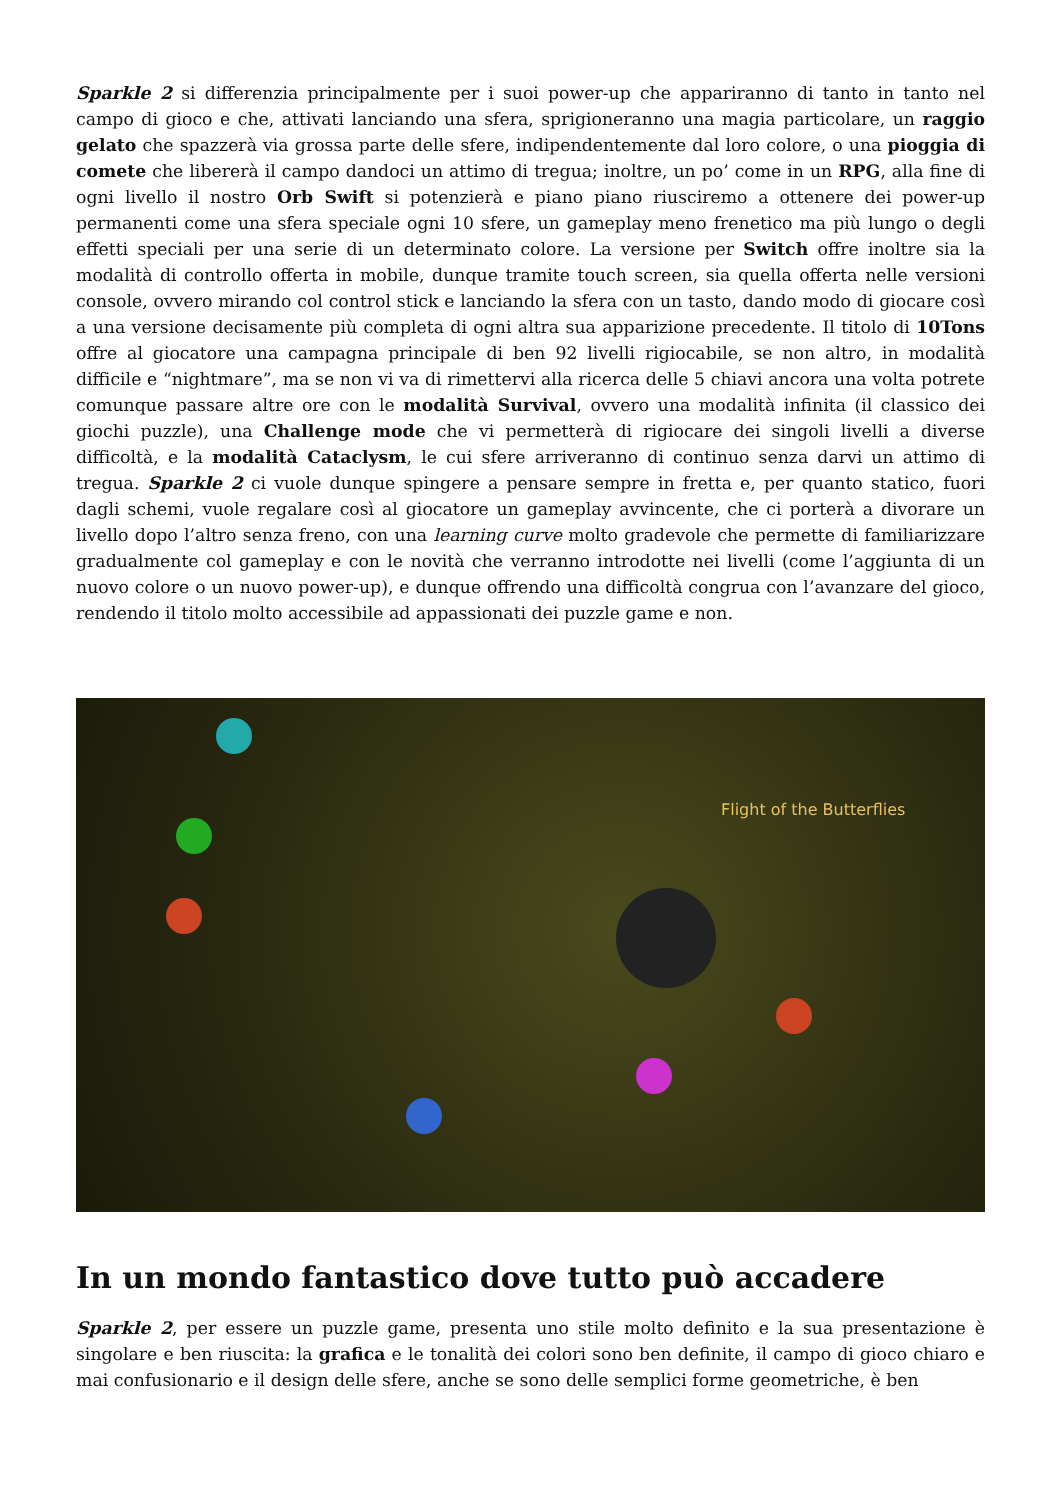Sparkle 2 si differenzia principalmente per i suoi power-up che appariranno di tanto in tanto nel campo di gioco e che, attivati lanciando una sfera, sprigioneranno una magia particolare, un raggio gelato che spazzerà via grossa parte delle sfere, indipendentemente dal loro colore, o una pioggia di comete che libererà il campo dandoci un attimo di tregua; inoltre, un po’ come in un RPG, alla fine di ogni livello il nostro Orb Swift si potenzierà e piano piano riusciremo a ottenere dei power-up permanenti come una sfera speciale ogni 10 sfere, un gameplay meno frenetico ma più lungo o degli effetti speciali per una serie di un determinato colore. La versione per Switch offre inoltre sia la modalità di controllo offerta in mobile, dunque tramite touch screen, sia quella offerta nelle versioni console, ovvero mirando col control stick e lanciando la sfera con un tasto, dando modo di giocare così a una versione decisamente più completa di ogni altra sua apparizione precedente. Il titolo di 10Tons offre al giocatore una campagna principale di ben 92 livelli rigiocabile, se non altro, in modalità difficile e “nightmare”, ma se non vi va di rimettervi alla ricerca delle 5 chiavi ancora una volta potrete comunque passare altre ore con le modalità Survival, ovvero una modalità infinita (il classico dei giochi puzzle), una Challenge mode che vi permetterà di rigiocare dei singoli livelli a diverse difficoltà, e la modalità Cataclysm, le cui sfere arriveranno di continuo senza darvi un attimo di tregua. Sparkle 2 ci vuole dunque spingere a pensare sempre in fretta e, per quanto statico, fuori dagli schemi, vuole regalare così al giocatore un gameplay avvincente, che ci porterà a divorare un livello dopo l’altro senza freno, con una learning curve molto gradevole che permette di familiarizzare gradualmente col gameplay e con le novità che verranno introdotte nei livelli (come l’aggiunta di un nuovo colore o un nuovo power-up), e dunque offrendo una difficoltà congrua con l’avanzare del gioco, rendendo il titolo molto accessibile ad appassionati dei puzzle game e non.
Flight of the Butterflies
In un mondo fantastico dove tutto può accadere
Sparkle 2, per essere un puzzle game, presenta uno stile molto definito e la sua presentazione è singolare e ben riuscita: la grafica e le tonalità dei colori sono ben definite, il campo di gioco chiaro e mai confusionario e il design delle sfere, anche se sono delle semplici forme geometriche, è ben